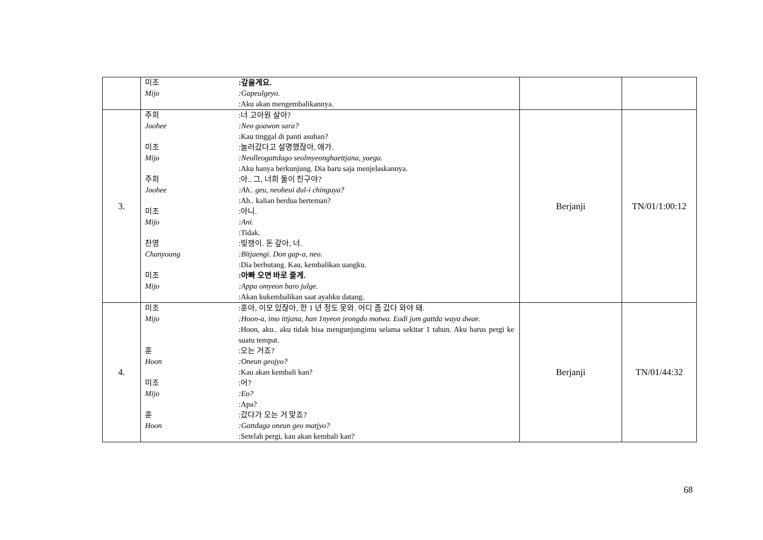| | 미조 Mijo :갚을게요. :Gapeulgeyo. :Aku akan mengembalikannya. | | |
| 3. | 주희 Joohee :너 고아원 살아? :Neo goawon sara? :Kau tinggal di panti asuhan? 미조 Mijo :놀러갔다고 설명했잖아, 애가. :Neolleogattdago seolmyeonghaettjana, yaega. :Aku hanya berkunjung. Dia baru saja menjelaskannya. 주희 Joohee :아.. 그, 너희 둘이 친구야? :Ah.. geu, neoheui dul-i chinguya? :Ah.. kalian berdua berteman? 미조 Mijo :아니. :Ani. :Tidak. 찬영 Chanyoung :빚쟁이. 돈 갚아, 너. :Bitjaengi. Don gap-a, neo. :Dia berhutang. Kau, kembalikan uangku. 미조 Mijo :아빠 오면 바로 줄게. :Appa omyeon baro julge. :Akan kukembalikan saat ayahku datang. | Berjanji | TN/01/1:00:12 |
| 4. | 미조 Mijo :훈아, 이모 있잖아, 한 1 년 정도 못와. 어디 좀 갔다 와야 돼. :Hoon-a, imo ittjana, han 1nyeon jeongdo motwa. Eodi jom gattda waya dwae. :Hoon, aku.. aku tidak bisa mengunjungimu selama sekitar 1 tahun. Aku harus pergi ke suatu tempat. 훈 Hoon :오는 거죠? :Oneun geojyo? :Kau akan kembali kan? 미조 Mijo :어? :Eo? :Apa? 훈 Hoon :갔다가 오는 거 맞죠? :Gattdaga oneun geo matjyo? :Setelah pergi, kau akan kembali kan? | Berjanji | TN/01/44:32 |
68